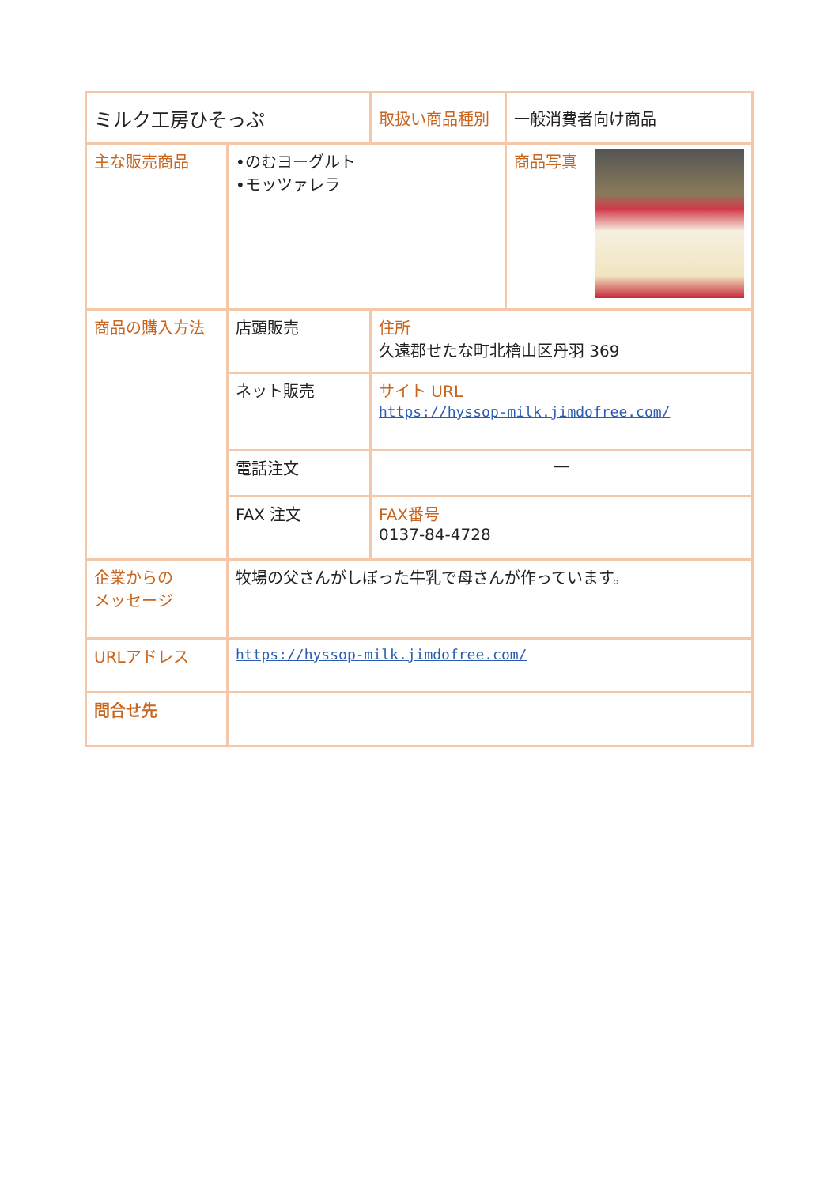| ミルク工房ひそっぷ | | 取扱い商品種別 | 一般消費者向け商品 |
| 主な販売商品 | •のむヨーグルト •モッツァレラ | | 商品写真 |
| 商品の購入方法 | 店頭販売 | 住所 久遠郡せたな町北檜山区丹羽 369 | |
| | ネット販売 | サイト URL https://hyssop-milk.jimdofree.com/ | |
| | 電話注文 | ― | |
| | FAX 注文 | FAX番号 0137-84-4728 | |
| 企業からの メッセージ | 牧場の父さんがしぼった牛乳で母さんが作っています。 | | |
| URLアドレス | https://hyssop-milk.jimdofree.com/ | | |
| 問合せ先 | | | |